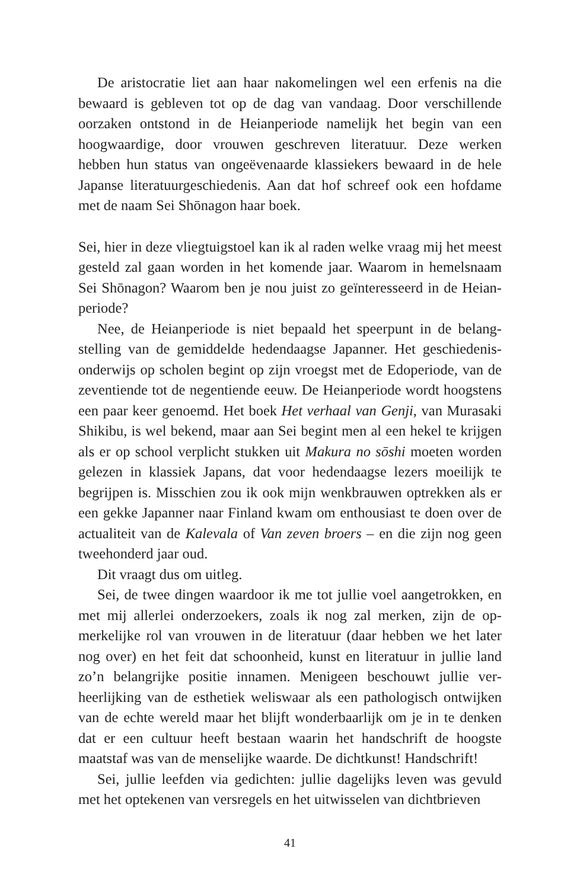De aristocratie liet aan haar nakomelingen wel een erfenis na die bewaard is gebleven tot op de dag van vandaag. Door verschillende oorzaken ontstond in de Heianperiode namelijk het begin van een hoogwaardige, door vrouwen geschreven literatuur. Deze werken hebben hun status van ongeëvenaarde klassiekers bewaard in de hele Japanse literatuurgeschiedenis. Aan dat hof schreef ook een hofdame met de naam Sei Shōnagon haar boek.
Sei, hier in deze vliegtuigstoel kan ik al raden welke vraag mij het meest gesteld zal gaan worden in het komende jaar. Waarom in hemelsnaam Sei Shōnagon? Waarom ben je nou juist zo geïnteresseerd in de Heian­periode?
Nee, de Heianperiode is niet bepaald het speerpunt in de belang­stelling van de gemiddelde hedendaagse Japanner. Het geschiedenis­onderwijs op scholen begint op zijn vroegst met de Edoperiode, van de zeventiende tot de negentiende eeuw. De Heianperiode wordt hoogstens een paar keer genoemd. Het boek Het verhaal van Genji, van Murasaki Shikibu, is wel bekend, maar aan Sei begint men al een hekel te krijgen als er op school verplicht stukken uit Makura no sōshi moeten worden gelezen in klassiek Japans, dat voor hedendaagse le­zers moeilijk te begrijpen is. Misschien zou ik ook mijn wenkbrau­wen optrekken als er een gekke Japanner naar Finland kwam om enthousiast te doen over de actualiteit van de Kalevala of Van zeven broers – en die zijn nog geen tweehonderd jaar oud.
Dit vraagt dus om uitleg.
Sei, de twee dingen waardoor ik me tot jullie voel aangetrokken, en met mij allerlei onderzoekers, zoals ik nog zal merken, zijn de op­merkelijke rol van vrouwen in de literatuur (daar hebben we het later nog over) en het feit dat schoonheid, kunst en literatuur in jullie land zo’n belangrijke positie innamen. Menigeen beschouwt jullie ver­heerlijking van de esthetiek weliswaar als een pathologisch ontwijken van de echte wereld maar het blijft wonderbaarlijk om je in te denken dat er een cultuur heeft bestaan waarin het handschrift de hoogste maatstaf was van de menselijke waarde. De dichtkunst! Handschrift!
Sei, jullie leefden via gedichten: jullie dagelijks leven was gevuld met het optekenen van versregels en het uitwisselen van dichtbrieven
41